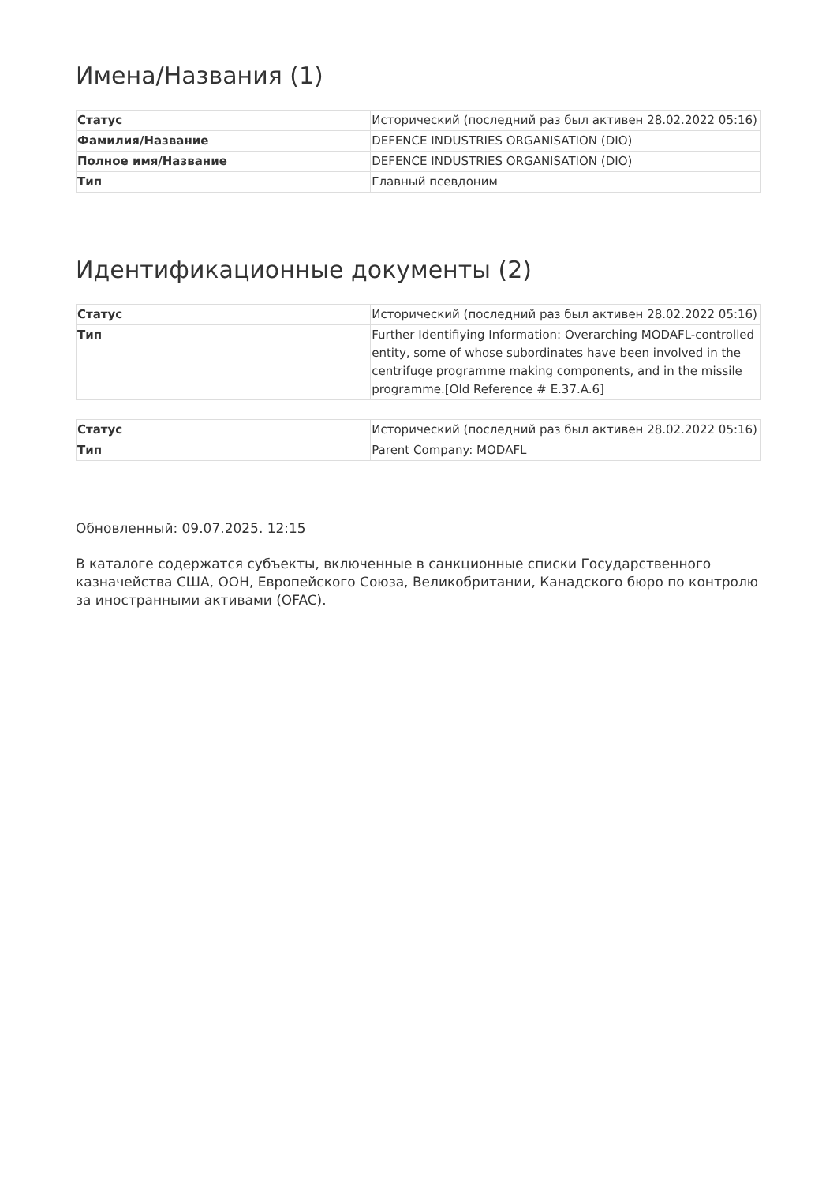Имена/Названия (1)
| Статус | Исторический (последний раз был активен 28.02.2022 05:16) |
| Фамилия/Название | DEFENCE INDUSTRIES ORGANISATION (DIO) |
| Полное имя/Название | DEFENCE INDUSTRIES ORGANISATION (DIO) |
| Тип | Главный псевдоним |
Идентификационные документы (2)
| Статус | Исторический (последний раз был активен 28.02.2022 05:16) |
| Тип | Further Identifiying Information: Overarching MODAFL-controlled entity, some of whose subordinates have been involved in the centrifuge programme making components, and in the missile programme.[Old Reference # E.37.A.6] |
| Статус | Исторический (последний раз был активен 28.02.2022 05:16) |
| Тип | Parent Company: MODAFL |
Обновленный: 09.07.2025. 12:15
В каталоге содержатся субъекты, включенные в санкционные списки Государственного казначейства США, ООН, Европейского Союза, Великобритании, Канадского бюро по контролю за иностранными активами (OFAC).